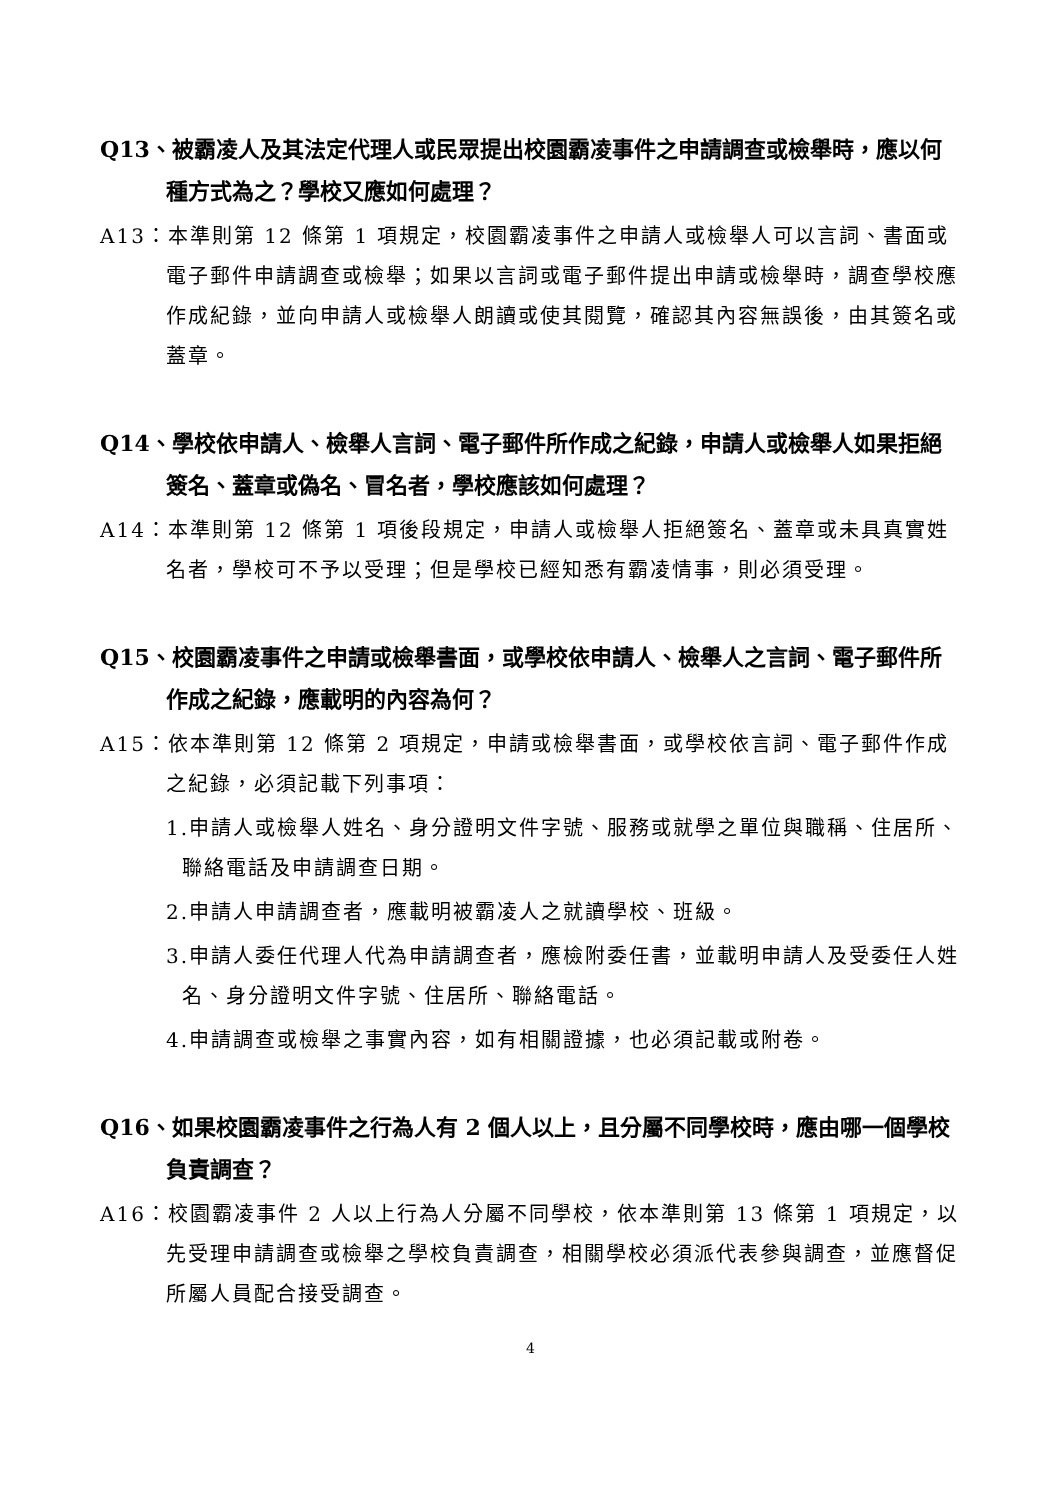Q13、被霸凌人及其法定代理人或民眾提出校園霸凌事件之申請調查或檢舉時，應以何種方式為之？學校又應如何處理？
A13：本準則第 12 條第 1 項規定，校園霸凌事件之申請人或檢舉人可以言詞、書面或電子郵件申請調查或檢舉；如果以言詞或電子郵件提出申請或檢舉時，調查學校應作成紀錄，並向申請人或檢舉人朗讀或使其閱覽，確認其內容無誤後，由其簽名或蓋章。
Q14、學校依申請人、檢舉人言詞、電子郵件所作成之紀錄，申請人或檢舉人如果拒絕簽名、蓋章或偽名、冒名者，學校應該如何處理？
A14：本準則第 12 條第 1 項後段規定，申請人或檢舉人拒絕簽名、蓋章或未具真實姓名者，學校可不予以受理；但是學校已經知悉有霸凌情事，則必須受理。
Q15、校園霸凌事件之申請或檢舉書面，或學校依申請人、檢舉人之言詞、電子郵件所作成之紀錄，應載明的內容為何？
A15：依本準則第 12 條第 2 項規定，申請或檢舉書面，或學校依言詞、電子郵件作成之紀錄，必須記載下列事項：
1.申請人或檢舉人姓名、身分證明文件字號、服務或就學之單位與職稱、住居所、聯絡電話及申請調查日期。
2.申請人申請調查者，應載明被霸凌人之就讀學校、班級。
3.申請人委任代理人代為申請調查者，應檢附委任書，並載明申請人及受委任人姓名、身分證明文件字號、住居所、聯絡電話。
4.申請調查或檢舉之事實內容，如有相關證據，也必須記載或附卷。
Q16、如果校園霸凌事件之行為人有 2 個人以上，且分屬不同學校時，應由哪一個學校負責調查？
A16：校園霸凌事件 2 人以上行為人分屬不同學校，依本準則第 13 條第 1 項規定，以先受理申請調查或檢舉之學校負責調查，相關學校必須派代表參與調查，並應督促所屬人員配合接受調查。
4